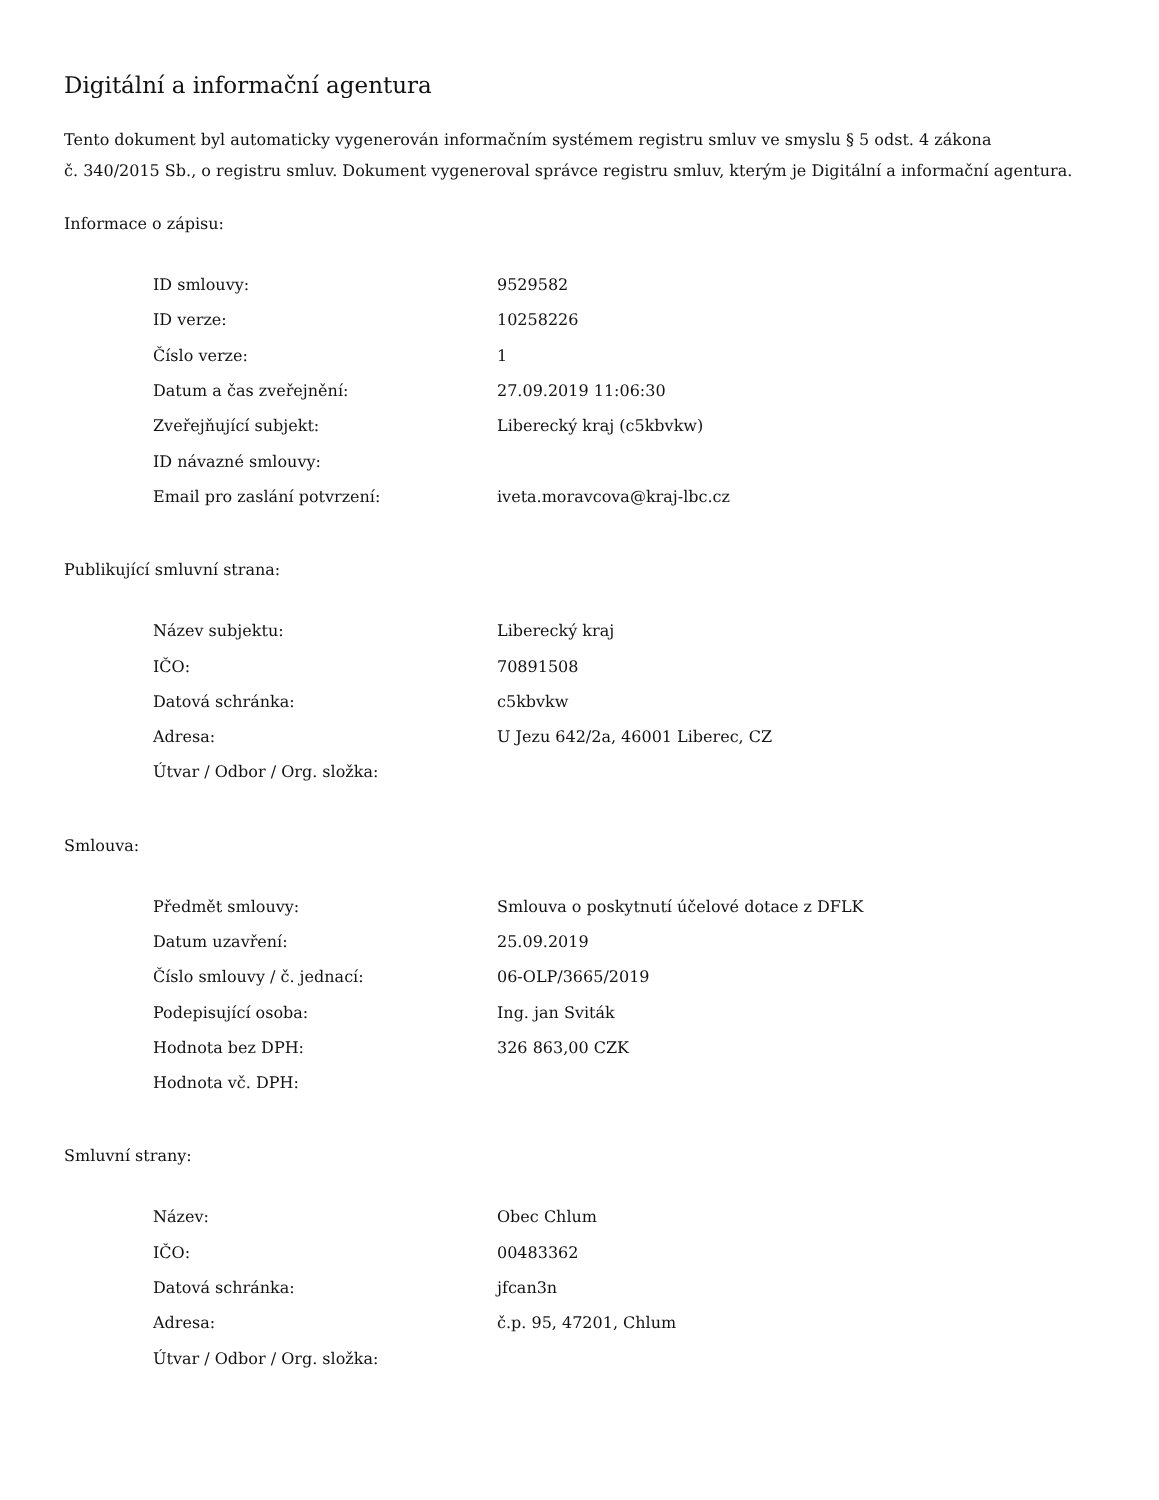Digitální a informační agentura
Tento dokument byl automaticky vygenerován informačním systémem registru smluv ve smyslu § 5 odst. 4 zákona
č. 340/2015 Sb., o registru smluv. Dokument vygeneroval správce registru smluv, kterým je Digitální a informační agentura.
Informace o zápisu:
| ID smlouvy: | 9529582 |
| ID verze: | 10258226 |
| Číslo verze: | 1 |
| Datum a čas zveřejnění: | 27.09.2019 11:06:30 |
| Zveřejňující subjekt: | Liberecký kraj (c5kbvkw) |
| ID návazné smlouvy: | |
| Email pro zaslání potvrzení: | iveta.moravcova@kraj-lbc.cz |
Publikující smluvní strana:
| Název subjektu: | Liberecký kraj |
| IČO: | 70891508 |
| Datová schránka: | c5kbvkw |
| Adresa: | U Jezu 642/2a, 46001 Liberec, CZ |
| Útvar / Odbor / Org. složka: | |
Smlouva:
| Předmět smlouvy: | Smlouva o poskytnutí účelové dotace z DFLK |
| Datum uzavření: | 25.09.2019 |
| Číslo smlouvy / č. jednací: | 06-OLP/3665/2019 |
| Podepisující osoba: | Ing. jan Sviták |
| Hodnota bez DPH: | 326 863,00 CZK |
| Hodnota vč. DPH: | |
Smluvní strany:
| Název: | Obec Chlum |
| IČO: | 00483362 |
| Datová schránka: | jfcan3n |
| Adresa: | č.p. 95, 47201, Chlum |
| Útvar / Odbor / Org. složka: | |